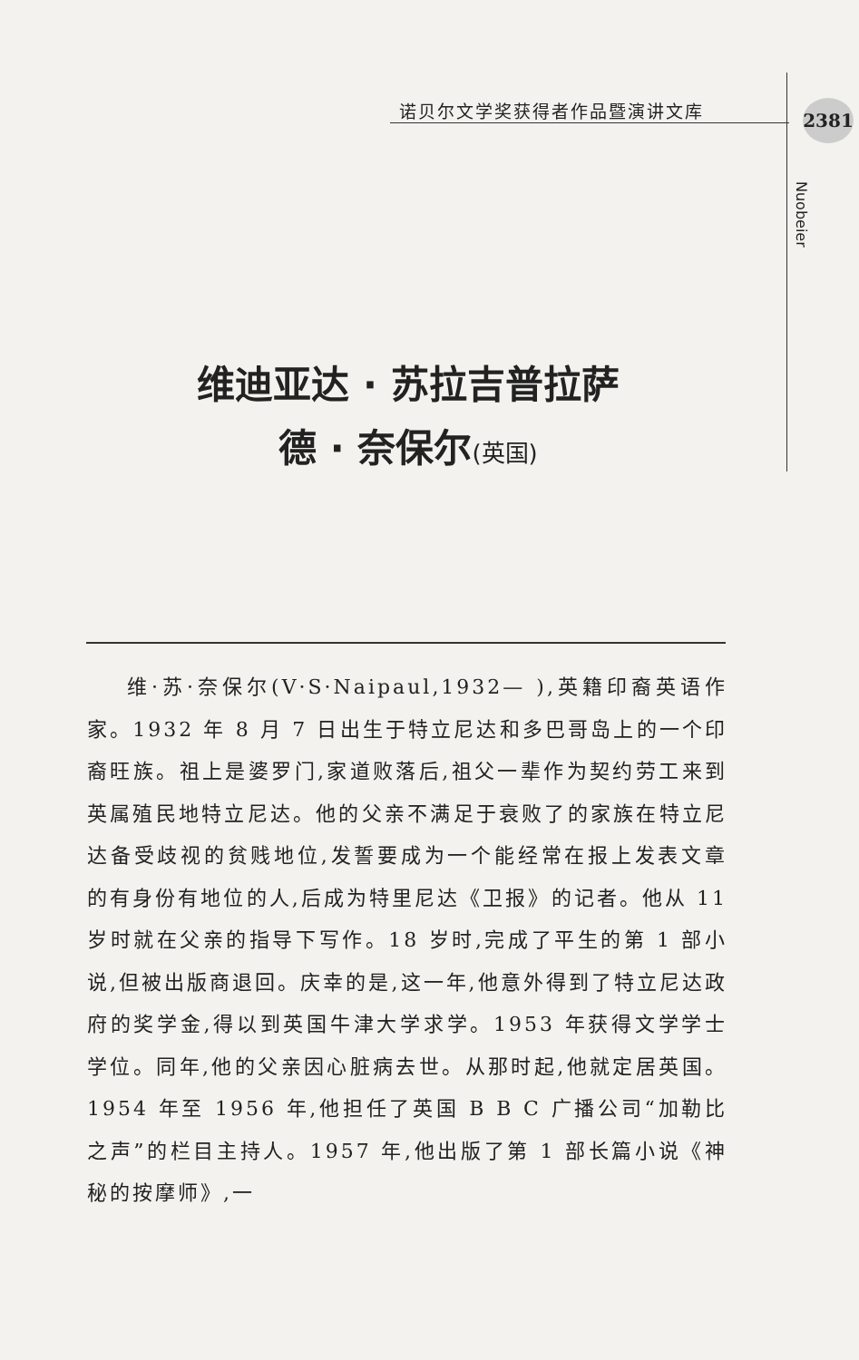诺贝尔文学奖获得者作品暨演讲文库 2381
Nuobeier
维迪亚达 · 苏拉吉普拉萨
德 · 奈保尔(英国)
维·苏·奈保尔(V·S·Naipaul,1932— ),英籍印裔英语作家。1932 年 8 月 7 日出生于特立尼达和多巴哥岛上的一个印裔旺族。祖上是婆罗门,家道败落后,祖父一辈作为契约劳工来到英属殖民地特立尼达。他的父亲不满足于衰败了的家族在特立尼达备受歧视的贫贱地位,发誓要成为一个能经常在报上发表文章的有身份有地位的人,后成为特里尼达《卫报》的记者。他从 11 岁时就在父亲的指导下写作。18 岁时,完成了平生的第 1 部小说,但被出版商退回。庆幸的是,这一年,他意外得到了特立尼达政府的奖学金,得以到英国牛津大学求学。1953 年获得文学学士学位。同年,他的父亲因心脏病去世。从那时起,他就定居英国。1954 年至 1956 年,他担任了英国 B B C 广播公司“加勒比之声”的栏目主持人。1957 年,他出版了第 1 部长篇小说《神秘的按摩师》,一